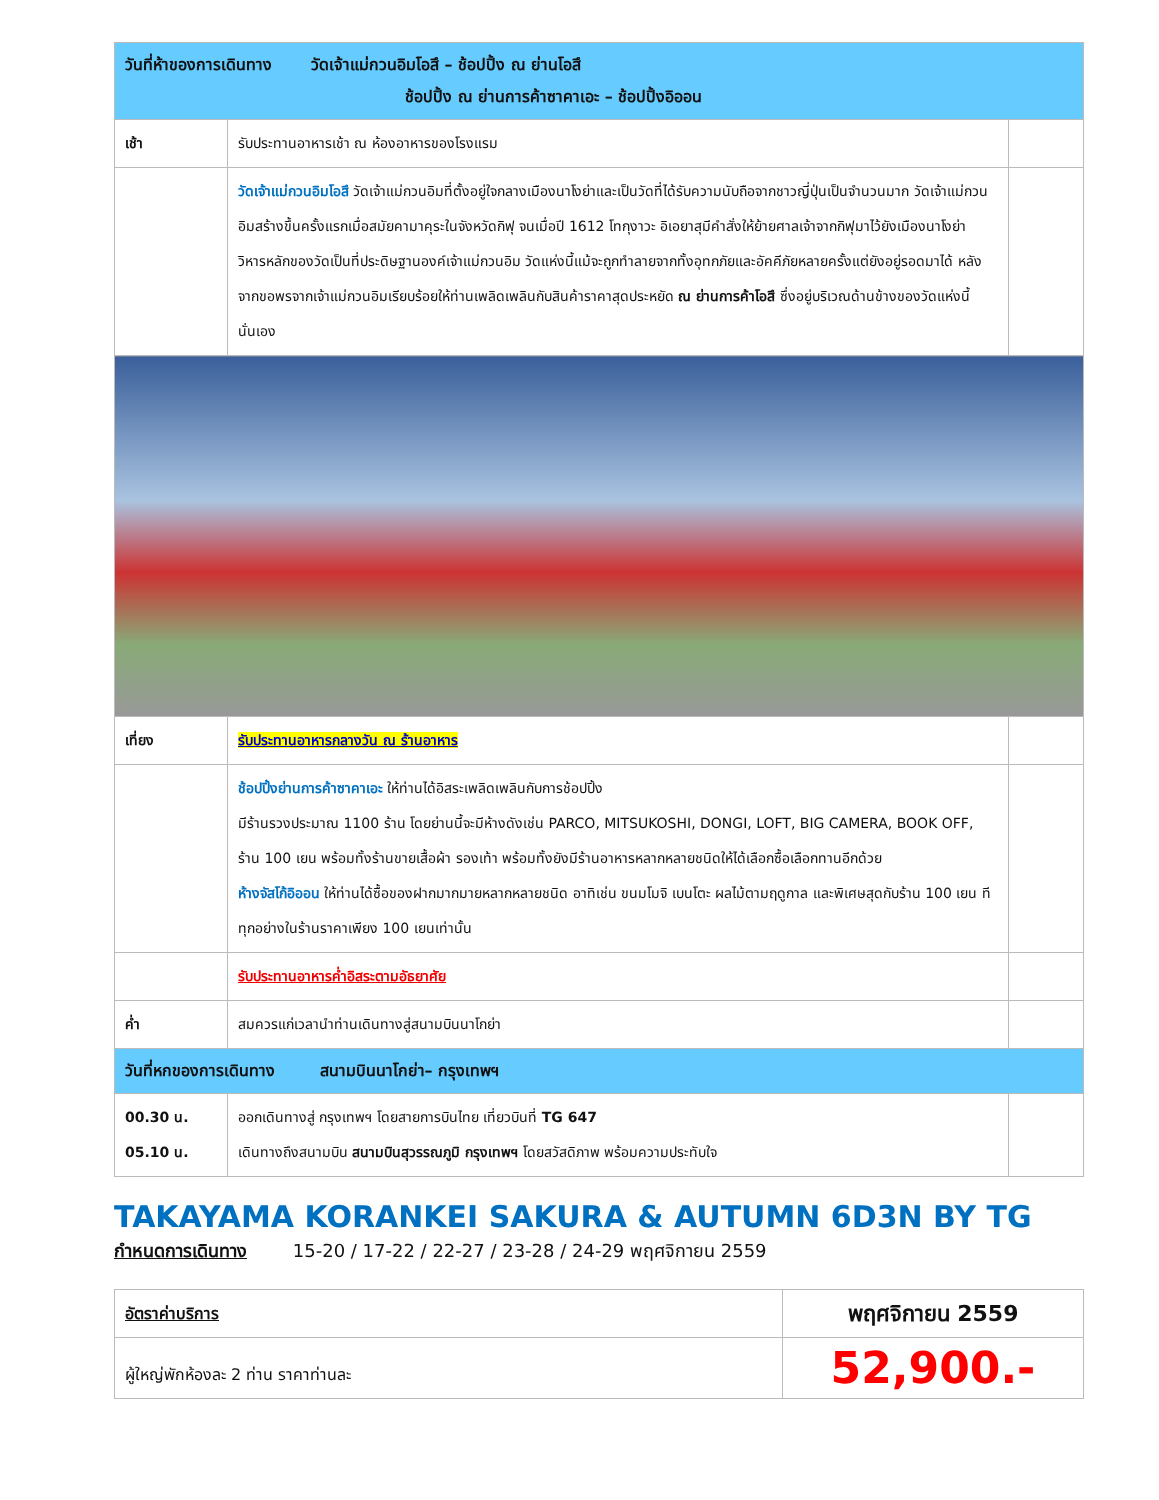| วันที่ห้าของการเดินทาง วัดเจ้าแม่กวนอิมโอสึ – ช้อปปิ้ง ณ ย่านโอสึ ช้อปปิ้ง ณ ย่านการค้าซาคาเอะ – ช้อปปิ้งอิออน | | |
| เช้า | รับประทานอาหารเช้า ณ ห้องอาหารของโรงแรม | |
| | วัดเจ้าแม่กวนอิมโอสึ วัดเจ้าแม่กวนอิมที่ตั้งอยู่ใจกลางเมืองนาโงย่าและเป็นวัดที่ได้รับความนับถือจากชาวญี่ปุ่นเป็นจำนวนมาก วัดเจ้าแม่กวนอิมสร้างขึ้นครั้งแรกเมื่อสมัยคามาคุระในจังหวัดกิฟุ จนเมื่อปี 1612 โทกุงาวะ อิเอยาสุมีคำสั่งให้ย้ายศาลเจ้าจากกิฟุมาไว้ยังเมืองนาโงย่า วิหารหลักของวัดเป็นที่ประดิษฐานองค์เจ้าแม่กวนอิม วัดแห่งนี้แม้จะถูกทำลายจากทั้งอุทกภัยและอัคคีภัยหลายครั้งแต่ยังอยู่รอดมาได้ หลังจากขอพรจากเจ้าแม่กวนอิมเรียบร้อยให้ท่านเพลิดเพลินกับสินค้าราคาสุดประหยัด ณ ย่านการค้าโอสึ ซึ่งอยู่บริเวณด้านข้างของวัดแห่งนี้นั่นเอง | |
| เที่ยง | รับประทานอาหารกลางวัน ณ ร้านอาหาร | |
| | ช้อปปิ้งย่านการค้าซาคาเอะ ให้ท่านได้อิสระเพลิดเพลินกับการช้อปปิ้ง มีร้านรวงประมาณ 1100 ร้าน โดยย่านนี้จะมีห้างดังเช่น PARCO, MITSUKOSHI, DONGI, LOFT, BIG CAMERA, BOOK OFF, ร้าน 100 เยน พร้อมทั้งร้านขายเสื้อผ้า รองเท้า พร้อมทั้งยังมีร้านอาหารหลากหลายชนิดให้ได้เลือกซื้อเลือกทานอีกด้วย ห้างจัสโก้อิออน ให้ท่านได้ซื้อของฝากมากมายหลากหลายชนิด อาทิเช่น ขนมโมจิ เบนโตะ ผลไม้ตามฤดูกาล และพิเศษสุดกับร้าน 100 เยน ทีทุกอย่างในร้านราคาเพียง 100 เยนเท่านั้น | |
| | รับประทานอาหารค่ำอิสระตามอัธยาศัย | |
| ค่ำ | สมควรแก่เวลานำท่านเดินทางสู่สนามบินนาโกย่า | |
| วันที่หกของการเดินทาง สนามบินนาโกย่า– กรุงเทพฯ | | |
| 00.30 น. 05.10 น. | ออกเดินทางสู่ กรุงเทพฯ โดยสายการบินไทย เที่ยวบินที่ TG 647 เดินทางถึงสนามบิน สนามบินสุวรรณภูมิ กรุงเทพฯ โดยสวัสดิภาพ พร้อมความประทับใจ | |
TAKAYAMA KORANKEI SAKURA & AUTUMN 6D3N BY TG
กำหนดการเดินทาง 15-20 / 17-22 / 22-27 / 23-28 / 24-29 พฤศจิกายน 2559
| อัตราค่าบริการ | พฤศจิกายน 2559 |
| ผู้ใหญ่พักห้องละ 2 ท่าน ราคาท่านละ | 52,900.- |